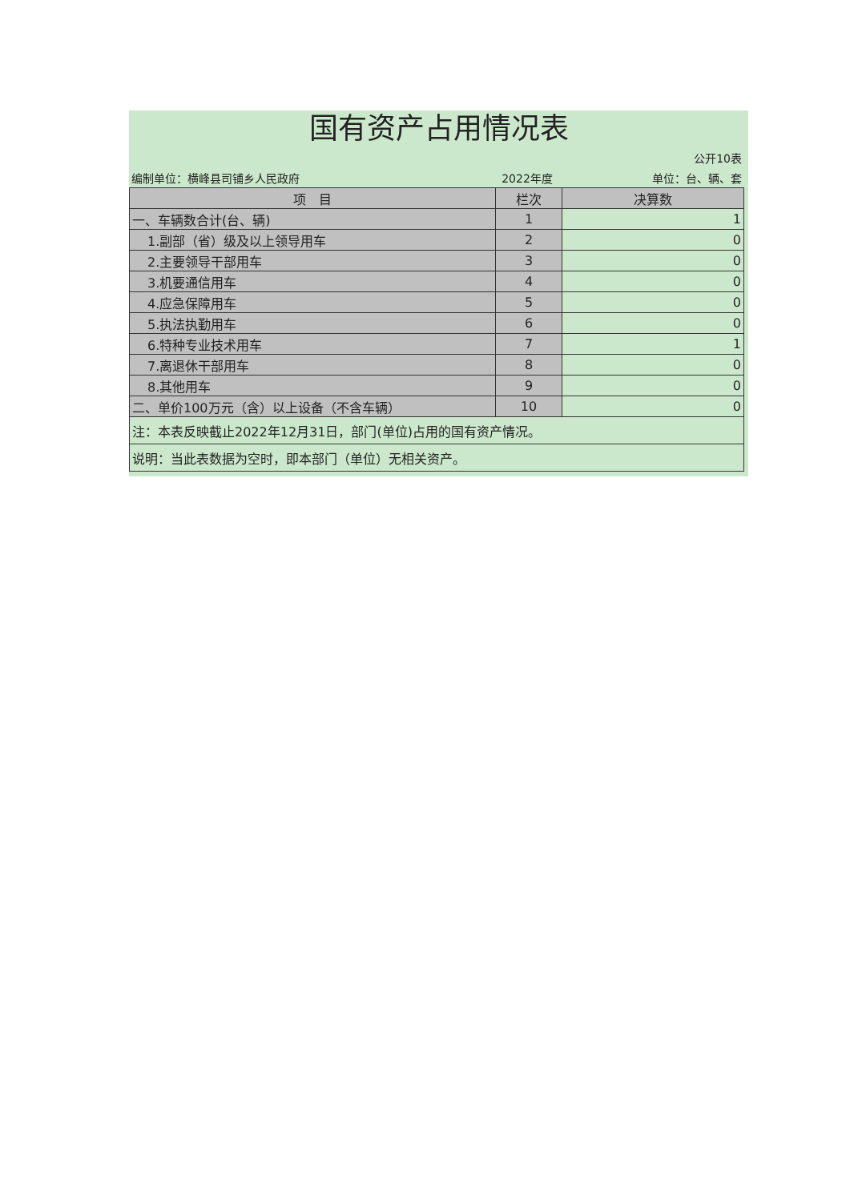国有资产占用情况表
| | | 公开10表 |
| 编制单位：横峰县司铺乡人民政府 | 2022年度 | 单位：台、辆、套 |
| 项 目 | 栏次 | 决算数 |
| --- | --- | --- |
| 一、车辆数合计(台、辆) | 1 | 1 |
| 1.副部（省）级及以上领导用车 | 2 | 0 |
| 2.主要领导干部用车 | 3 | 0 |
| 3.机要通信用车 | 4 | 0 |
| 4.应急保障用车 | 5 | 0 |
| 5.执法执勤用车 | 6 | 0 |
| 6.特种专业技术用车 | 7 | 1 |
| 7.离退休干部用车 | 8 | 0 |
| 8.其他用车 | 9 | 0 |
| 二、单价100万元（含）以上设备（不含车辆） | 10 | 0 |
| 注：本表反映截止2022年12月31日，部门(单位)占用的国有资产情况。 | | |
| 说明：当此表数据为空时，即本部门（单位）无相关资产。 | | |